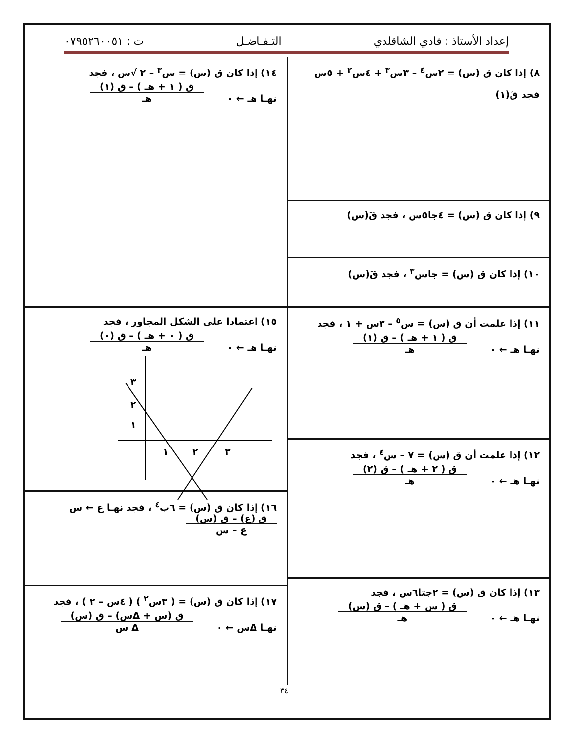إعداد الأستاذ : فادي الشاقلدي التـفـاضـل ت : ٠٧٩٥٢٦٠٠٥١
٨) إذا كان ق (س) = ٢س<sup>٤</sup> – ٣س<sup>٣</sup> + ٤س<sup>٢</sup> + ٥س
فجد قَ(١)
٩) إذا كان ق (س) = ٤جا٥س ، فجد قَ(س)
١٠) إذا كان ق (س) = جاس<sup>٣</sup> ، فجد قَ(س)
١١) إذا علمت أن ق (س) = س<sup>٥</sup> – ٣س + ١ ، فجد
نهـا هـ ← ٠
ق ( ١ + هـ ) – ق (١)
هـ
١٢) إذا علمت أن ق (س) = ٧ – س<sup>٤</sup> ، فجد
نهـا هـ ← ٠
ق ( ٢ + هـ ) – ق (٢)
هـ
١٣) إذا كان ق (س) = ٢جتا٦س ، فجد
نهـا هـ ← ٠
ق ( س + هـ ) – ق (س)
هـ
١٤) إذا كان ق (س) = س<sup>٣</sup> – ٢ √س ، فجد
نهـا هـ ← ٠
ق ( ١ + هـ ) – ق (١)
هـ
١٥) اعتمادا على الشكل المجاور ، فجد
نهـا هـ ← ٠
ق ( ٠ + هـ ) – ق (٠)
هـ
١
٢
٣
١
٢
٣
١٦) إذا كان ق (س) = ٦ب<sup>٤</sup> ، فجد نهـا ع ← س
ق (ع) – ق (س)
ع – س
١٧) إذا كان ق (س) = ( ٣س<sup>٢</sup> ) ( ٤س – ٢ ) ، فجد
نهـا Δس ← ٠
ق (س + Δس) – ق (س)
Δ س
٣٤